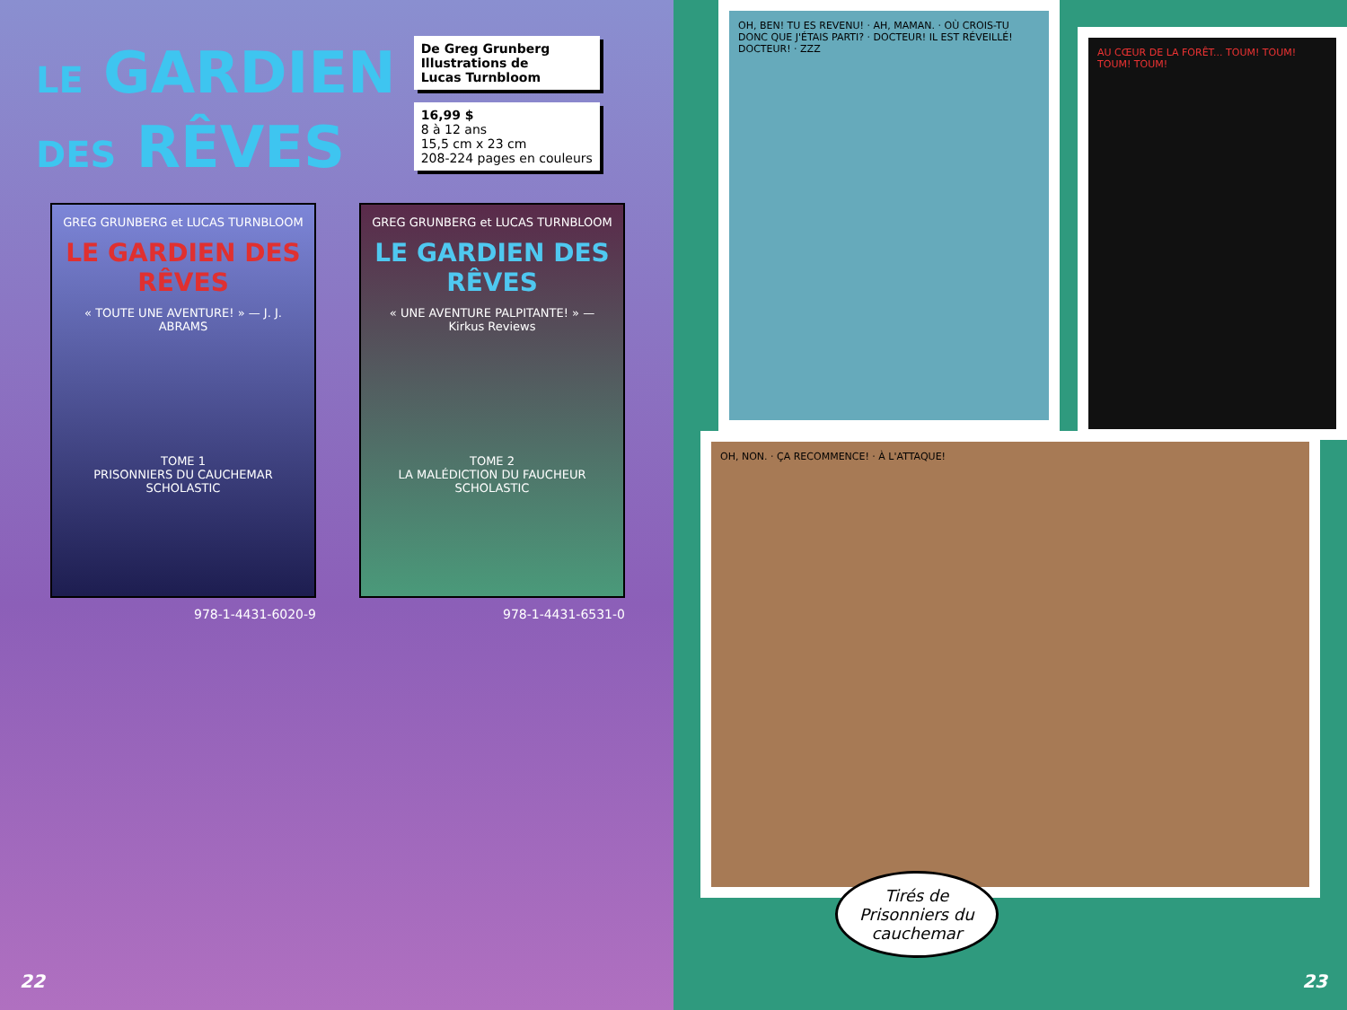LE GARDIEN
DES RÊVES
De Greg Grunberg
Illustrations de
Lucas Turnbloom
16,99 $
8 à 12 ans
15,5 cm x 23 cm
208-224 pages en couleurs
GREG GRUNBERG et LUCAS TURNBLOOM
LE GARDIEN DES RÊVES
« TOUTE UNE AVENTURE! » — J. J. ABRAMS
TOME 1
PRISONNIERS DU CAUCHEMAR
SCHOLASTIC
978-1-4431-6020-9
GREG GRUNBERG et LUCAS TURNBLOOM
LE GARDIEN DES RÊVES
« UNE AVENTURE PALPITANTE! » — Kirkus Reviews
TOME 2
LA MALÉDICTION DU FAUCHEUR
SCHOLASTIC
978-1-4431-6531-0
22
OH, BEN! TU ES REVENU! · AH, MAMAN. · OÙ CROIS-TU DONC QUE J'ÉTAIS PARTI? · DOCTEUR! IL EST RÉVEILLÉ! DOCTEUR! · ZZZ
AU CŒUR DE LA FORÊT... TOUM! TOUM! TOUM! TOUM!
OH, NON. · ÇA RECOMMENCE! · À L'ATTAQUE!
Tirés de
Prisonniers du
cauchemar
23